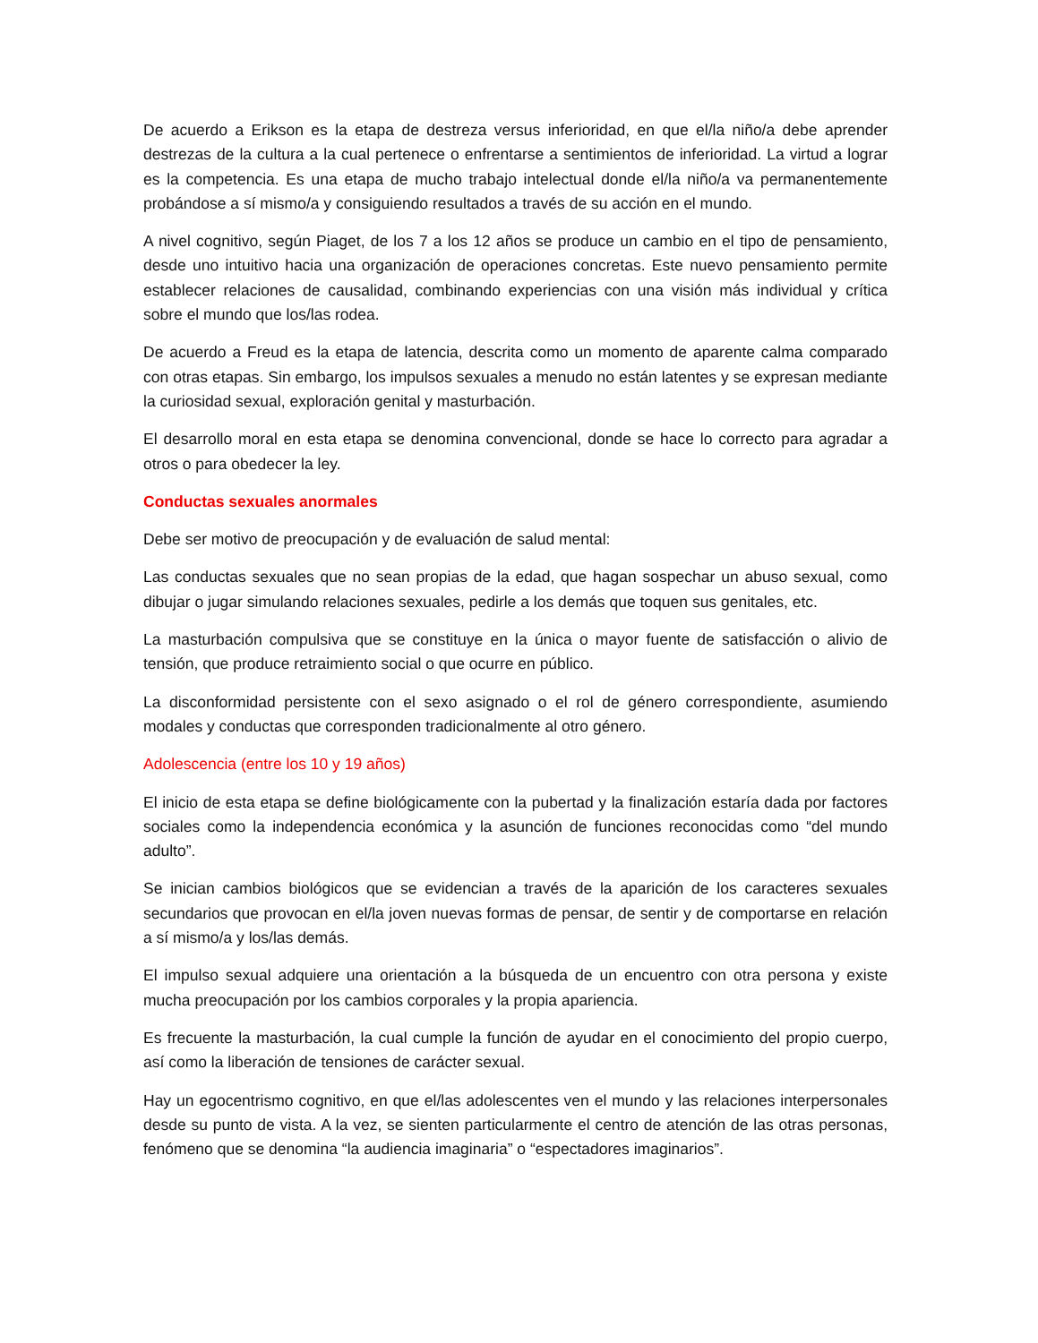De acuerdo a Erikson es la etapa de destreza versus inferioridad, en que el/la niño/a debe aprender destrezas de la cultura a la cual pertenece o enfrentarse a sentimientos de inferioridad. La virtud a lograr es la competencia. Es una etapa de mucho trabajo intelectual donde el/la niño/a va permanentemente probándose a sí mismo/a y consiguiendo resultados a través de su acción en el mundo.
A nivel cognitivo, según Piaget, de los 7 a los 12 años se produce un cambio en el tipo de pensamiento, desde uno intuitivo hacia una organización de operaciones concretas. Este nuevo pensamiento permite establecer relaciones de causalidad, combinando experiencias con una visión más individual y crítica sobre el mundo que los/las rodea.
De acuerdo a Freud es la etapa de latencia, descrita como un momento de aparente calma comparado con otras etapas. Sin embargo, los impulsos sexuales a menudo no están latentes y se expresan mediante la curiosidad sexual, exploración genital y masturbación.
El desarrollo moral en esta etapa se denomina convencional, donde se hace lo correcto para agradar a otros o para obedecer la ley.
Conductas sexuales anormales
Debe ser motivo de preocupación y de evaluación de salud mental:
Las conductas sexuales que no sean propias de la edad, que hagan sospechar un abuso sexual, como dibujar o jugar simulando relaciones sexuales, pedirle a los demás que toquen sus genitales, etc.
La masturbación compulsiva que se constituye en la única o mayor fuente de satisfacción o alivio de tensión, que produce retraimiento social o que ocurre en público.
La disconformidad persistente con el sexo asignado o el rol de género correspondiente, asumiendo modales y conductas que corresponden tradicionalmente al otro género.
Adolescencia (entre los 10 y 19 años)
El inicio de esta etapa se define biológicamente con la pubertad y la finalización estaría dada por factores sociales como la independencia económica y la asunción de funciones reconocidas como “del mundo adulto”.
Se inician cambios biológicos que se evidencian a través de la aparición de los caracteres sexuales secundarios que provocan en el/la joven nuevas formas de pensar, de sentir y de comportarse en relación a sí mismo/a y los/las demás.
El impulso sexual adquiere una orientación a la búsqueda de un encuentro con otra persona y existe mucha preocupación por los cambios corporales y la propia apariencia.
Es frecuente la masturbación, la cual cumple la función de ayudar en el conocimiento del propio cuerpo, así como la liberación de tensiones de carácter sexual.
Hay un egocentrismo cognitivo, en que el/las adolescentes ven el mundo y las relaciones interpersonales desde su punto de vista. A la vez, se sienten particularmente el centro de atención de las otras personas, fenómeno que se denomina “la audiencia imaginaria” o “espectadores imaginarios”.